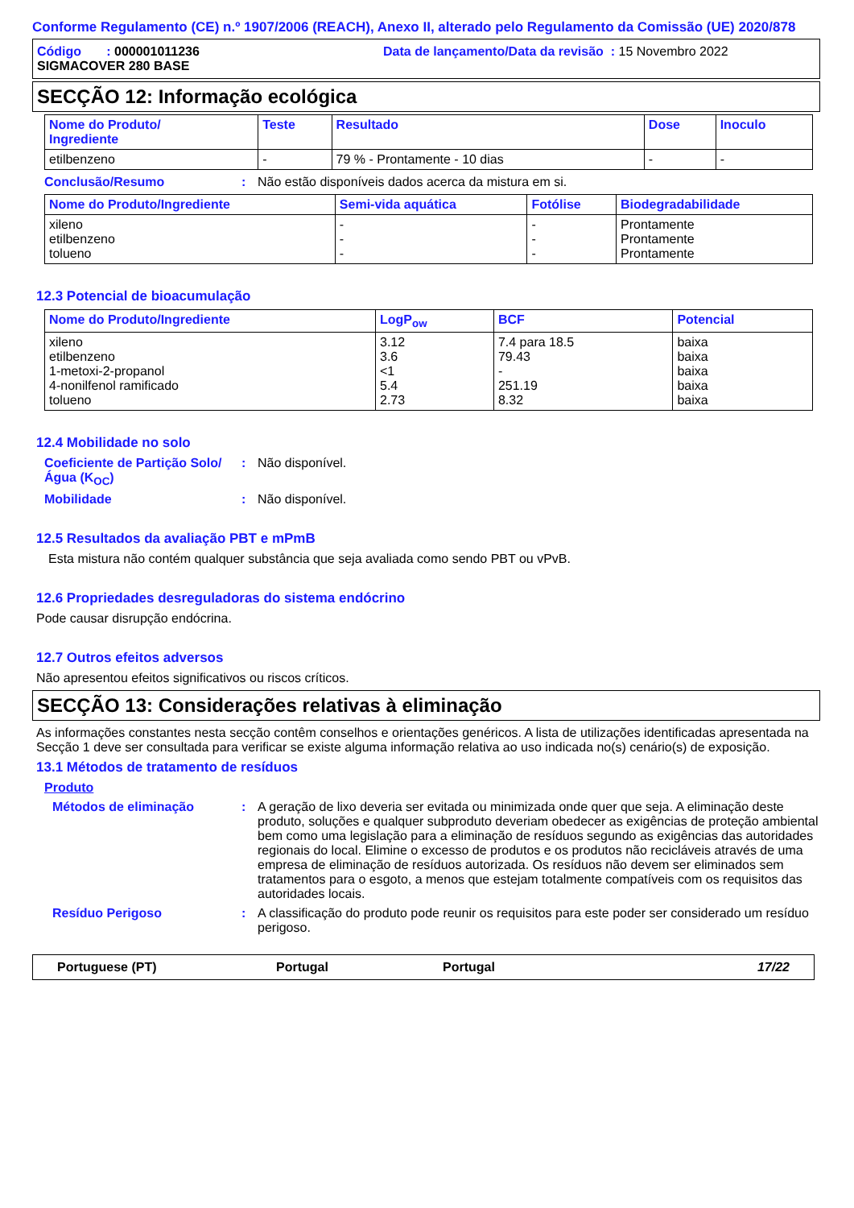Conforme Regulamento (CE) n.º 1907/2006 (REACH), Anexo II, alterado pelo Regulamento da Comissão (UE) 2020/878
Código : 000001011236 Data de lançamento/Data da revisão : 15 Novembro 2022
SIGMACOVER 280 BASE
SECÇÃO 12: Informação ecológica
| Nome do Produto/ Ingrediente | Teste | Resultado | Dose | Inoculo |
| --- | --- | --- | --- | --- |
| etilbenzeno | - | 79 % - Prontamente - 10 dias | - | - |
Conclusão/Resumo : Não estão disponíveis dados acerca da mistura em si.
| Nome do Produto/Ingrediente | Semi-vida aquática | Fotólise | Biodegradabilidade |
| --- | --- | --- | --- |
| xileno etilbenzeno tolueno | - - - | - - - | Prontamente Prontamente Prontamente |
12.3 Potencial de bioacumulação
| Nome do Produto/Ingrediente | LogP<sub>ow</sub> | BCF | Potencial |
| --- | --- | --- | --- |
| xileno etilbenzeno 1-metoxi-2-propanol 4-nonilfenol ramificado tolueno | 3.12 3.6 <1 5.4 2.73 | 7.4 para 18.5 79.43 - 251.19 8.32 | baixa baixa baixa baixa baixa |
12.4 Mobilidade no solo
Coeficiente de Partição Solo/Água (K<sub>OC</sub>)
: Não disponível.
Mobilidade : Não disponível.
12.5 Resultados da avaliação PBT e mPmB
Esta mistura não contém qualquer substância que seja avaliada como sendo PBT ou vPvB.
12.6 Propriedades desreguladoras do sistema endócrino
Pode causar disrupção endócrina.
12.7 Outros efeitos adversos
Não apresentou efeitos significativos ou riscos críticos.
SECÇÃO 13: Considerações relativas à eliminação
As informações constantes nesta secção contêm conselhos e orientações genéricos. A lista de utilizações identificadas apresentada na Secção 1 deve ser consultada para verificar se existe alguma informação relativa ao uso indicada no(s) cenário(s) de exposição.
13.1 Métodos de tratamento de resíduos
Produto
Métodos de eliminação : A geração de lixo deveria ser evitada ou minimizada onde quer que seja. A eliminação deste produto, soluções e qualquer subproduto deveriam obedecer as exigências de proteção ambiental bem como uma legislação para a eliminação de resíduos segundo as exigências das autoridades regionais do local. Elimine o excesso de produtos e os produtos não recicláveis através de uma empresa de eliminação de resíduos autorizada. Os resíduos não devem ser eliminados sem tratamentos para o esgoto, a menos que estejam totalmente compatíveis com os requisitos das autoridades locais.
Resíduo Perigoso : A classificação do produto pode reunir os requisitos para este poder ser considerado um resíduo perigoso.
Portuguese (PT) Portugal Portugal 17/22